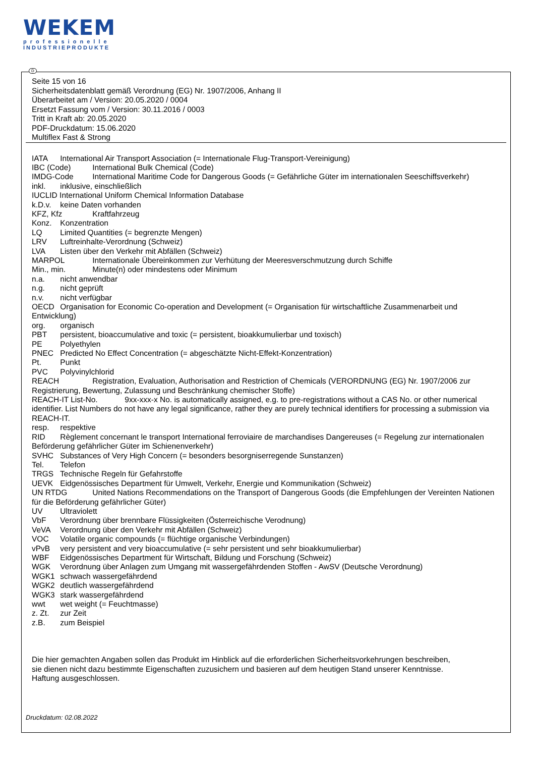WEKEM
professionelle
INDUSTRIEPRODUKTE
D
Seite 15 von 16
Sicherheitsdatenblatt gemäß Verordnung (EG) Nr. 1907/2006, Anhang II
Überarbeitet am / Version: 20.05.2020 / 0004
Ersetzt Fassung vom / Version: 30.11.2016 / 0003
Tritt in Kraft ab: 20.05.2020
PDF-Druckdatum: 15.06.2020
Multiflex Fast & Strong
IATA International Air Transport Association (= Internationale Flug-Transport-Vereinigung)
IBC (Code) International Bulk Chemical (Code)
IMDG-Code International Maritime Code for Dangerous Goods (= Gefährliche Güter im internationalen Seeschiffsverkehr)
inkl. inklusive, einschließlich
IUCLID International Uniform Chemical Information Database
k.D.v. keine Daten vorhanden
KFZ, Kfz Kraftfahrzeug
Konz. Konzentration
LQ Limited Quantities (= begrenzte Mengen)
LRV Luftreinhalte-Verordnung (Schweiz)
LVA Listen über den Verkehr mit Abfällen (Schweiz)
MARPOL Internationale Übereinkommen zur Verhütung der Meeresverschmutzung durch Schiffe
Min., min. Minute(n) oder mindestens oder Minimum
n.a. nicht anwendbar
n.g. nicht geprüft
n.v. nicht verfügbar
OECD Organisation for Economic Co-operation and Development (= Organisation für wirtschaftliche Zusammenarbeit und Entwicklung)
org. organisch
PBT persistent, bioaccumulative and toxic (= persistent, bioakkumulierbar und toxisch)
PE Polyethylen
PNEC Predicted No Effect Concentration (= abgeschätzte Nicht-Effekt-Konzentration)
Pt. Punkt
PVC Polyvinylchlorid
REACH Registration, Evaluation, Authorisation and Restriction of Chemicals (VERORDNUNG (EG) Nr. 1907/2006 zur Registrierung, Bewertung, Zulassung und Beschränkung chemischer Stoffe)
REACH-IT List-No. 9xx-xxx-x No. is automatically assigned, e.g. to pre-registrations without a CAS No. or other numerical identifier. List Numbers do not have any legal significance, rather they are purely technical identifiers for processing a submission via REACH-IT.
resp. respektive
RID Règlement concernant le transport International ferroviaire de marchandises Dangereuses (= Regelung zur internationalen Beförderung gefährlicher Güter im Schienenverkehr)
SVHC Substances of Very High Concern (= besonders besorgniserregende Sunstanzen)
Tel. Telefon
TRGS Technische Regeln für Gefahrstoffe
UEVK Eidgenössisches Department für Umwelt, Verkehr, Energie und Kommunikation (Schweiz)
UN RTDG United Nations Recommendations on the Transport of Dangerous Goods (die Empfehlungen der Vereinten Nationen für die Beförderung gefährlicher Güter)
UV Ultraviolett
VbF Verordnung über brennbare Flüssigkeiten (Österreichische Verodnung)
VeVA Verordnung über den Verkehr mit Abfällen (Schweiz)
VOC Volatile organic compounds (= flüchtige organische Verbindungen)
vPvB very persistent and very bioaccumulative (= sehr persistent und sehr bioakkumulierbar)
WBF Eidgenössisches Department für Wirtschaft, Bildung und Forschung (Schweiz)
WGK Verordnung über Anlagen zum Umgang mit wassergefährdenden Stoffen - AwSV (Deutsche Verordnung)
WGK1 schwach wassergefährdend
WGK2 deutlich wassergefährdend
WGK3 stark wassergefährdend
wwt wet weight (= Feuchtmasse)
z. Zt. zur Zeit
z.B. zum Beispiel
Die hier gemachten Angaben sollen das Produkt im Hinblick auf die erforderlichen Sicherheitsvorkehrungen beschreiben,
sie dienen nicht dazu bestimmte Eigenschaften zuzusichern und basieren auf dem heutigen Stand unserer Kenntnisse.
Haftung ausgeschlossen.
Druckdatum: 02.08.2022